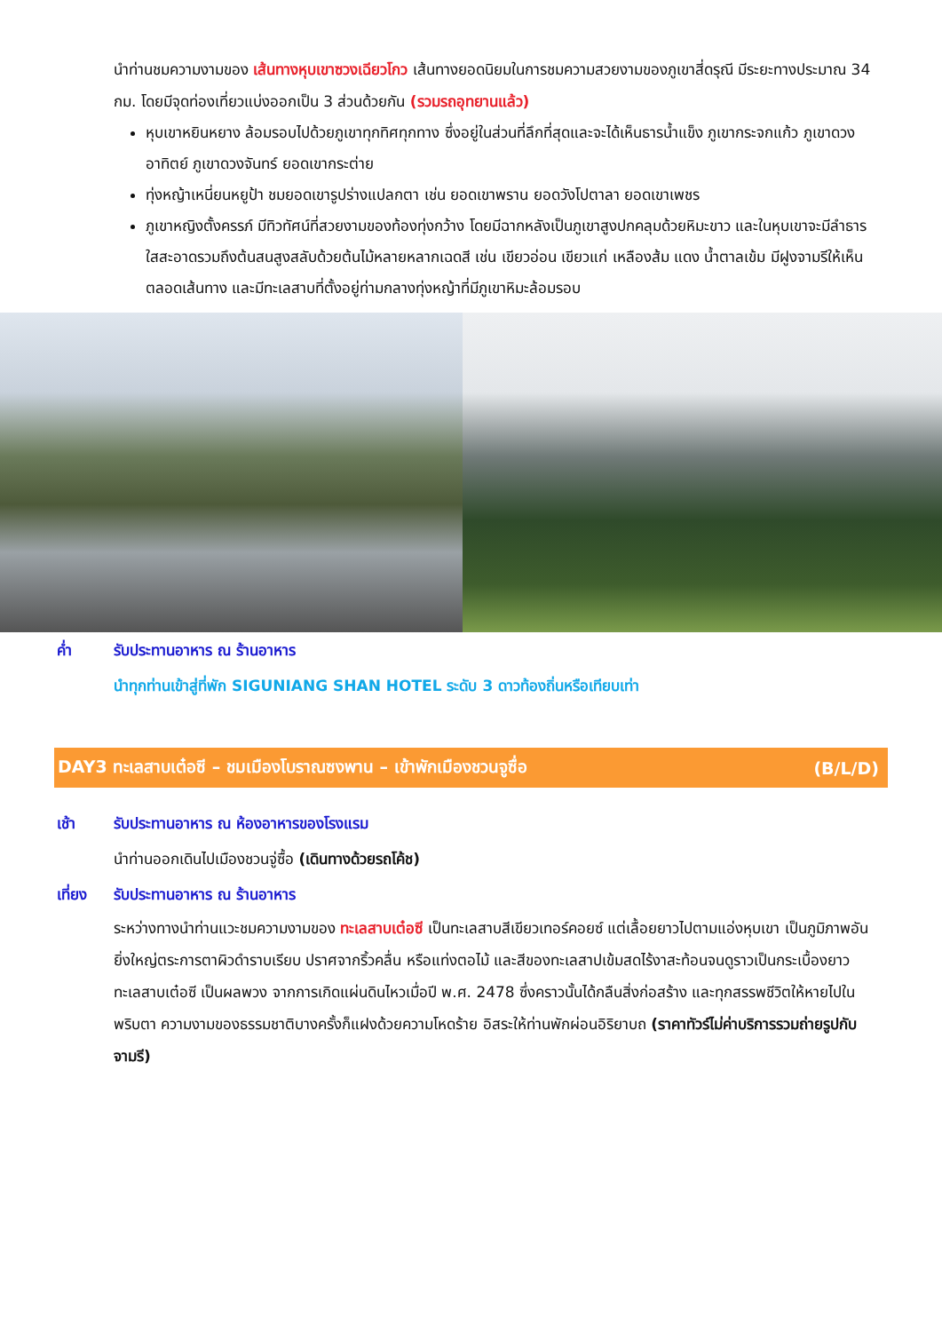นำท่านชมความงามของ เส้นทางหุบเขาซวงเฉียวโกว เส้นทางยอดนิยมในการชมความสวยงามของภูเขาสี่ดรุณี มีระยะทางประมาณ 34 กม. โดยมีจุดท่องเที่ยวแบ่งออกเป็น 3 ส่วนด้วยกัน (รวมรถอุทยานแล้ว)
หุบเขาหยินหยาง ล้อมรอบไปด้วยภูเขาทุกทิศทุกทาง ซึ่งอยู่ในส่วนที่ลึกที่สุดและจะได้เห็นธารน้ำแข็ง ภูเขากระจกแก้ว ภูเขาดวงอาทิตย์ ภูเขาดวงจันทร์ ยอดเขากระต่าย
ทุ่งหญ้าเหนี่ยนหยูป้า ชมยอดเขารูปร่างแปลกตา เช่น ยอดเขาพราน ยอดวังโปตาลา ยอดเขาเพชร
ภูเขาหญิงตั้งครรภ์ มีทิวทัศน์ที่สวยงามของท้องทุ่งกว้าง โดยมีฉากหลังเป็นภูเขาสูงปกคลุมด้วยหิมะขาว และในหุบเขาจะมีลำธารใสสะอาดรวมถึงต้นสนสูงสลับด้วยต้นไม้หลายหลากเฉดสี เช่น เขียวอ่อน เขียวแก่ เหลืองส้ม แดง น้ำตาลเข้ม มีฝูงจามรีให้เห็นตลอดเส้นทาง และมีทะเลสาบที่ตั้งอยู่ท่ามกลางทุ่งหญ้าที่มีภูเขาหิมะล้อมรอบ
ค่ำ รับประทานอาหาร ณ ร้านอาหาร
นำทุกท่านเข้าสู่ที่พัก SIGUNIANG SHAN HOTEL ระดับ 3 ดาวท้องถิ่นหรือเทียบเท่า
DAY3 ทะเลสาบเต๋อซี – ชมเมืองโบราณซงพาน – เข้าพักเมืองชวนจูซื่อ (B/L/D)
เช้า รับประทานอาหาร ณ ห้องอาหารของโรงแรม
นำท่านออกเดินไปเมืองชวนจู่ซื้อ (เดินทางด้วยรถโค้ช)
เที่ยง รับประทานอาหาร ณ ร้านอาหาร
ระหว่างทางนำท่านแวะชมความงามของ ทะเลสาบเต๋อซี เป็นทะเลสาบสีเขียวเทอร์คอยซ์ แต่เลื้อยยาวไปตามแอ่งหุบเขา เป็นภูมิภาพอันยิ่งใหญ่ตระการตาผิวดำราบเรียบ ปราศจากริ้วคลื่น หรือแท่งตอไม้ และสีของทะเลสาปเข้มสดไร้งาสะท้อนจนดูราวเป็นกระเบื้องยาว ทะเลสาบเต๋อซี เป็นผลพวง จากการเกิดแผ่นดินไหวเมื่อปี พ.ศ. 2478 ซึ่งคราวนั้นได้กลืนสิ่งก่อสร้าง และทุกสรรพชีวิตให้หายไปในพริบตา ความงามของธรรมชาติบางครั้งก็แฝงด้วยความโหดร้าย อิสระให้ท่านพักผ่อนอิริยาบถ (ราคาทัวร์ไม่ค่าบริการรวมถ่ายรูปกับจามรี)